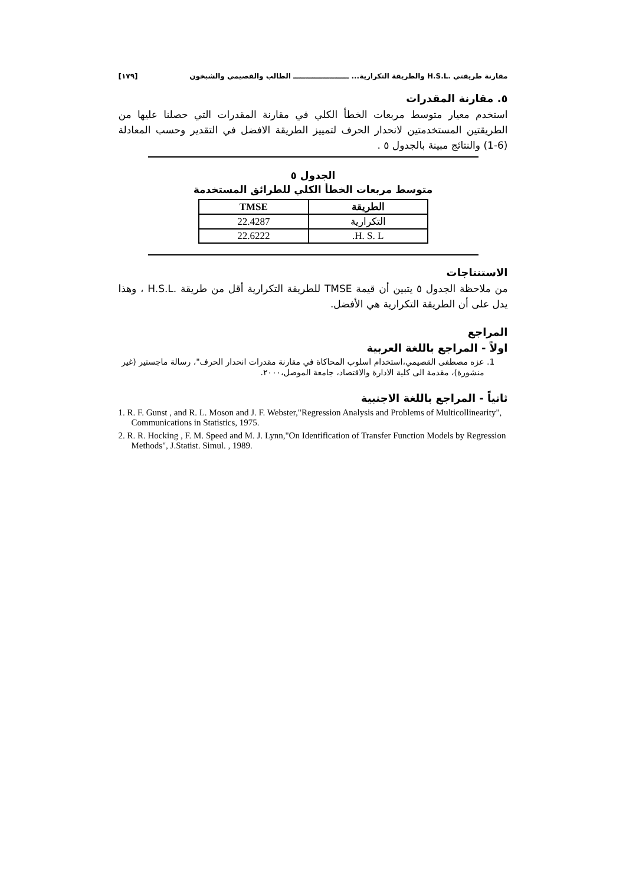مقارنة طريقتي .H.S.L والطريقة التكرارية... ـــــــــــــــــــــــ الطالب والقصيمي والشبخون [١٧٩]
٥. مقارنة المقدرات
استخدم معيار متوسط مربعات الخطأ الكلي في مقارنة المقدرات التي حصلنا عليها من الطريقتين المستخدمتين لانحدار الحرف لتمييز الطريقة الافضل في التقدير وحسب المعادلة (6-1) والنتائج مبينة بالجدول ٥ .
الجدول ٥
متوسط مربعات الخطأ الكلي للطرائق المستخدمة
| الطريقة | TMSE |
| --- | --- |
| التكرارية | 22.4287 |
| H. S. L. | 22.6222 |
الاستنتاجات
من ملاحظة الجدول ٥ يتبين أن قيمة TMSE للطريقة التكرارية أقل من طريقة .H.S.L ، وهذا يدل على أن الطريقة التكرارية هي الأفضل.
المراجع
اولاً - المراجع باللغة العربية
1. عزه مصطفى القصيمي،استخدام اسلوب المحاكاة في مقارنة مقدرات انحدار الحرف"، رسالة ماجستير (غير منشورة)، مقدمة الى كلية الادارة والاقتصاد، جامعة الموصل،٢٠٠٠.
ثانياً - المراجع باللغة الاجنبية
1. R. F. Gunst , and R. L. Moson and J. F. Webster,"Regression Analysis and Problems of Multicollinearity", Communications in Statistics, 1975.
2. R. R. Hocking , F. M. Speed and M. J. Lynn,"On Identification of Transfer Function Models by Regression Methods", J.Statist. Simul. , 1989.